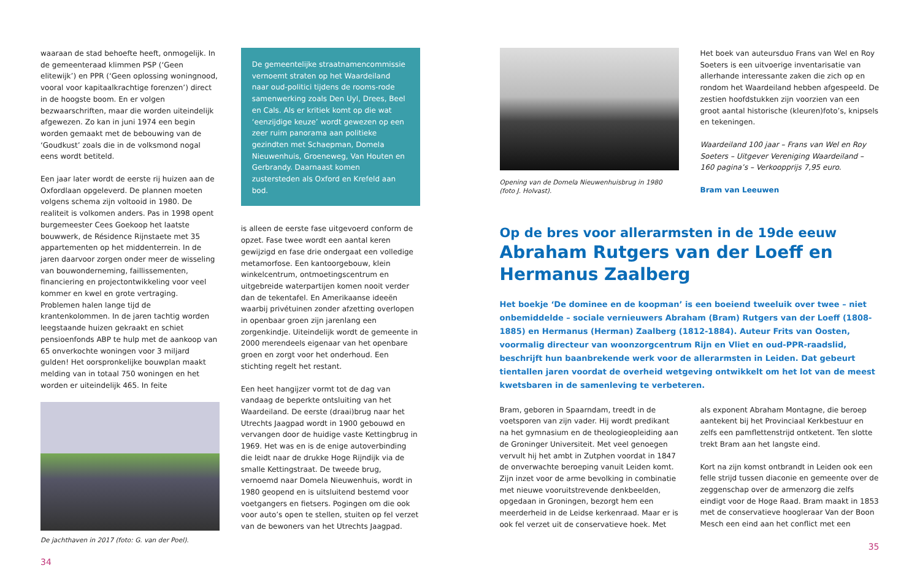waaraan de stad behoefte heeft, onmogelijk. In de gemeenteraad klimmen PSP (‘Geen elitewijk’) en PPR (‘Geen oplossing woningnood, vooral voor kapitaalkrachtige forenzen’) direct in de hoogste boom. En er volgen bezwaarschriften, maar die worden uiteindelijk afgewezen. Zo kan in juni 1974 een begin worden gemaakt met de bebouwing van de ‘Goudkust’ zoals die in de volksmond nogal eens wordt betiteld.
Een jaar later wordt de eerste rij huizen aan de Oxfordlaan opgeleverd. De plannen moeten volgens schema zijn voltooid in 1980. De realiteit is volkomen anders. Pas in 1998 opent burgemeester Cees Goekoop het laatste bouwwerk, de Résidence Rijnstaete met 35 appartementen op het middenterrein. In de jaren daarvoor zorgen onder meer de wisseling van bouwonderneming, faillissementen, financiering en projectontwikkeling voor veel kommer en kwel en grote vertraging. Problemen halen lange tijd de krantenkolommen. In de jaren tachtig worden leegstaande huizen gekraakt en schiet pensioenfonds ABP te hulp met de aankoop van 65 onverkochte woningen voor 3 miljard gulden! Het oorspronkelijke bouwplan maakt melding van in totaal 750 woningen en het worden er uiteindelijk 465. In feite
De jachthaven in 2017 (foto: G. van der Poel).
34
De gemeentelijke straatnamencommissie vernoemt straten op het Waardeiland naar oud-politici tijdens de rooms-rode samenwerking zoals Den Uyl, Drees, Beel en Cals. Als er kritiek komt op die wat ‘eenzijdige keuze’ wordt gewezen op een zeer ruim panorama aan politieke gezindten met Schaepman, Domela Nieuwenhuis, Groeneweg, Van Houten en Gerbrandy. Daarnaast komen zustersteden als Oxford en Krefeld aan bod.
is alleen de eerste fase uitgevoerd conform de opzet. Fase twee wordt een aantal keren gewijzigd en fase drie ondergaat een volledige metamorfose. Een kantoorgebouw, klein winkelcentrum, ontmoetingscentrum en uitgebreide waterpartijen komen nooit verder dan de tekentafel. En Amerikaanse ideeën waarbij privétuinen zonder afzetting overlopen in openbaar groen zijn jarenlang een zorgenkindje. Uiteindelijk wordt de gemeente in 2000 merendeels eigenaar van het openbare groen en zorgt voor het onderhoud. Een stichting regelt het restant.
Een heet hangijzer vormt tot de dag van vandaag de beperkte ontsluiting van het Waardeiland. De eerste (draai)brug naar het Utrechts Jaagpad wordt in 1900 gebouwd en vervangen door de huidige vaste Kettingbrug in 1969. Het was en is de enige autoverbinding die leidt naar de drukke Hoge Rijndijk via de smalle Kettingstraat. De tweede brug, vernoemd naar Domela Nieuwenhuis, wordt in 1980 geopend en is uitsluitend bestemd voor voetgangers en fietsers. Pogingen om die ook voor auto’s open te stellen, stuiten op fel verzet van de bewoners van het Utrechts Jaagpad.
Opening van de Domela Nieuwenhuisbrug in 1980 (foto J. Holvast).
Het boek van auteursduo Frans van Wel en Roy Soeters is een uitvoerige inventarisatie van allerhande interessante zaken die zich op en rondom het Waardeiland hebben afgespeeld. De zestien hoofdstukken zijn voorzien van een groot aantal historische (kleuren)foto’s, knipsels en tekeningen.
Waardeiland 100 jaar – Frans van Wel en Roy Soeters – Uitgever Vereniging Waardeiland – 160 pagina’s – Verkoopprijs 7,95 euro.
Bram van Leeuwen
Op de bres voor allerarmsten in de 19de eeuw
Abraham Rutgers van der Loeff en Hermanus Zaalberg
Het boekje ‘De dominee en de koopman’ is een boeiend tweeluik over twee – niet onbemiddelde – sociale vernieuwers Abraham (Bram) Rutgers van der Loeff (1808-1885) en Hermanus (Herman) Zaalberg (1812-1884). Auteur Frits van Oosten, voormalig directeur van woonzorgcentrum Rijn en Vliet en oud-PPR-raadslid, beschrijft hun baanbrekende werk voor de allerarmsten in Leiden. Dat gebeurt tientallen jaren voordat de overheid wetgeving ontwikkelt om het lot van de meest kwetsbaren in de samenleving te verbeteren.
Bram, geboren in Spaarndam, treedt in de voetsporen van zijn vader. Hij wordt predikant na het gymnasium en de theologieopleiding aan de Groninger Universiteit. Met veel genoegen vervult hij het ambt in Zutphen voordat in 1847 de onverwachte beroeping vanuit Leiden komt. Zijn inzet voor de arme bevolking in combinatie met nieuwe vooruitstrevende denkbeelden, opgedaan in Groningen, bezorgt hem een meerderheid in de Leidse kerkenraad. Maar er is ook fel verzet uit de conservatieve hoek. Met
als exponent Abraham Montagne, die beroep aantekent bij het Provinciaal Kerkbestuur en zelfs een pamflettenstrijd ontketent. Ten slotte trekt Bram aan het langste eind.
Kort na zijn komst ontbrandt in Leiden ook een felle strijd tussen diaconie en gemeente over de zeggenschap over de armenzorg die zelfs eindigt voor de Hoge Raad. Bram maakt in 1853 met de conservatieve hoogleraar Van der Boon Mesch een eind aan het conflict met een
35